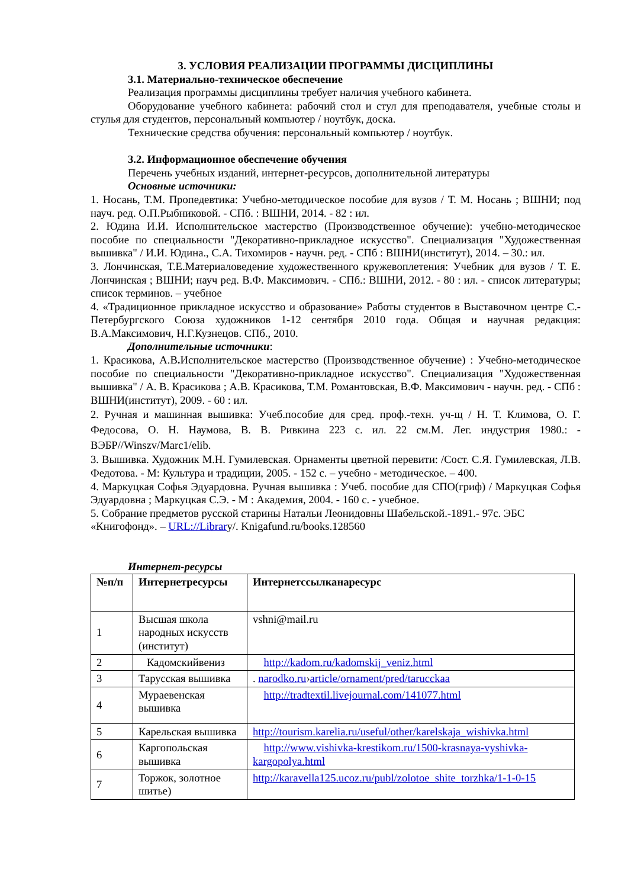3. УСЛОВИЯ РЕАЛИЗАЦИИ ПРОГРАММЫ ДИСЦИПЛИНЫ
3.1. Материально-техническое обеспечение
Реализация программы дисциплины требует наличия учебного кабинета.
Оборудование учебного кабинета: рабочий стол и стул для преподавателя, учебные столы и стулья для студентов, персональный компьютер / ноутбук, доска.
Технические средства обучения: персональный компьютер / ноутбук.
3.2. Информационное обеспечение обучения
Перечень учебных изданий, интернет-ресурсов, дополнительной литературы
Основные источники:
1. Носань, Т.М. Пропедевтика: Учебно-методическое пособие для вузов / Т. М. Носань ; ВШНИ; под науч. ред. О.П.Рыбниковой. - СПб. : ВШНИ, 2014. - 82 : ил.
2. Юдина И.И. Исполнительское мастерство (Производственное обучение): учебно-методическое пособие по специальности "Декоративно-прикладное искусство". Специализация "Художественная вышивка" / И.И. Юдина., С.А. Тихомиров - научн. ред. - СПб : ВШНИ(институт), 2014. – 30.: ил.
3. Лончинская, Т.Е.Материаловедение художественного кружевоплетения: Учебник для вузов / Т. Е. Лончинская ; ВШНИ; науч ред. В.Ф. Максимович. - СПб.: ВШНИ, 2012. - 80 : ил. - список литературы; список терминов. – учебное
4. «Традиционное прикладное искусство и образование» Работы студентов в Выставочном центре С.-Петербургского Союза художников 1-12 сентября 2010 года. Общая и научная редакция: В.А.Максимович, Н.Г.Кузнецов. СПб., 2010.
Дополнительные источники:
1. Красикова, А.В. Исполнительское мастерство (Производственное обучение) : Учебно-методическое пособие по специальности "Декоративно-прикладное искусство". Специализация "Художественная вышивка" / А. В. Красикова ; А.В. Красикова, Т.М. Романтовская, В.Ф. Максимович - научн. ред. - СПб : ВШНИ(институт), 2009. - 60 : ил.
2. Ручная и машинная вышивка: Учеб.пособие для сред. проф.-техн. уч-щ / Н. Т. Климова, О. Г. Федосова, О. Н. Наумова, В. В. Ривкина 223 с. ил. 22 см.М. Лег. индустрия 1980.: - ВЭБР//Winszv/Marc1/elib.
3. Вышивка. Художник М.Н. Гумилевская. Орнаменты цветной перевити: /Сост. С.Я. Гумилевская, Л.В. Федотова. - М: Культура и традиции, 2005. - 152 с. – учебно - методическое. – 400.
4. Маркуцкая Софья Эдуардовна. Ручная вышивка : Учеб. пособие для СПО(гриф) / Маркуцкая Софья Эдуардовна ; Маркуцкая С.Э. - М : Академия, 2004. - 160 с. - учебное.
5. Собрание предметов русской старины Натальи Леонидовны Шабельской.-1891.- 97с. ЭБС «Книгофонд». – URL://Library/. Knigafund.ru/books.128560
Интернет-ресурсы
| №п/п | Интернетресурсы | Интернетссылканаресурс |
| --- | --- | --- |
| 1 | Высшая школа народных искусств (институт) | vshni@mail.ru |
| 2 | Кадомскийвениз | http://kadom.ru/kadomskij_veniz.html |
| 3 | Тарусская вышивка | . narodko.ru › article/ornament/pred/tarucckaa |
| 4 | Мураевенская вышивка | http://tradtextil.livejournal.com/141077.html |
| 5 | Карельская вышивка | http://tourism.karelia.ru/useful/other/karelskaja_wishivka.html |
| 6 | Каргопольская вышивка | http://www.vishivka-krestikom.ru/1500-krasnaya-vyshivka-kargopolya.html |
| 7 | Торжок, золотное шитье) | http://karavella125.ucoz.ru/publ/zolotoe_shite_torzhka/1-1-0-15 |